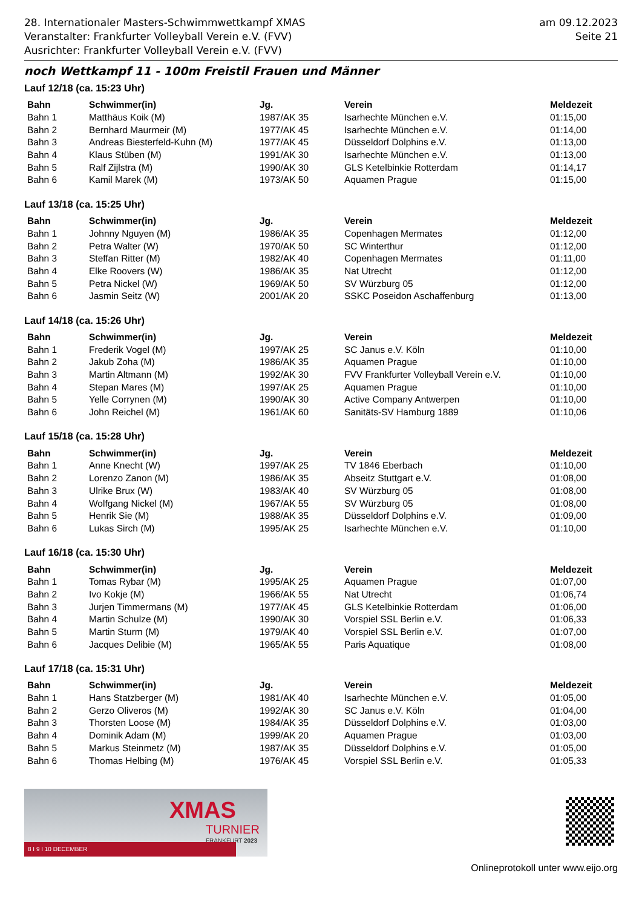28. Internationaler Masters-Schwimmwettkampf XMAS
Veranstalter: Frankfurter Volleyball Verein e.V. (FVV)
Ausrichter: Frankfurter Volleyball Verein e.V. (FVV)
am 09.12.2023
Seite 21
noch Wettkampf 11 - 100m Freistil Frauen und Männer
Lauf 12/18 (ca. 15:23 Uhr)
| Bahn | Schwimmer(in) | Jg. | Verein | Meldezeit |
| --- | --- | --- | --- | --- |
| Bahn 1 | Matthäus Koik (M) | 1987/AK 35 | Isarhechte München e.V. | 01:15,00 |
| Bahn 2 | Bernhard Maurmeir (M) | 1977/AK 45 | Isarhechte München e.V. | 01:14,00 |
| Bahn 3 | Andreas Biesterfeld-Kuhn (M) | 1977/AK 45 | Düsseldorf Dolphins e.V. | 01:13,00 |
| Bahn 4 | Klaus Stüben (M) | 1991/AK 30 | Isarhechte München e.V. | 01:13,00 |
| Bahn 5 | Ralf Zijlstra (M) | 1990/AK 30 | GLS Ketelbinkie Rotterdam | 01:14,17 |
| Bahn 6 | Kamil Marek (M) | 1973/AK 50 | Aquamen Prague | 01:15,00 |
Lauf 13/18 (ca. 15:25 Uhr)
| Bahn | Schwimmer(in) | Jg. | Verein | Meldezeit |
| --- | --- | --- | --- | --- |
| Bahn 1 | Johnny Nguyen (M) | 1986/AK 35 | Copenhagen Mermates | 01:12,00 |
| Bahn 2 | Petra Walter (W) | 1970/AK 50 | SC Winterthur | 01:12,00 |
| Bahn 3 | Steffan Ritter (M) | 1982/AK 40 | Copenhagen Mermates | 01:11,00 |
| Bahn 4 | Elke Roovers (W) | 1986/AK 35 | Nat Utrecht | 01:12,00 |
| Bahn 5 | Petra Nickel (W) | 1969/AK 50 | SV Würzburg 05 | 01:12,00 |
| Bahn 6 | Jasmin Seitz (W) | 2001/AK 20 | SSKC Poseidon Aschaffenburg | 01:13,00 |
Lauf 14/18 (ca. 15:26 Uhr)
| Bahn | Schwimmer(in) | Jg. | Verein | Meldezeit |
| --- | --- | --- | --- | --- |
| Bahn 1 | Frederik Vogel (M) | 1997/AK 25 | SC Janus e.V. Köln | 01:10,00 |
| Bahn 2 | Jakub Zoha (M) | 1986/AK 35 | Aquamen Prague | 01:10,00 |
| Bahn 3 | Martin Altmann (M) | 1992/AK 30 | FVV Frankfurter Volleyball Verein e.V. | 01:10,00 |
| Bahn 4 | Stepan Mares (M) | 1997/AK 25 | Aquamen Prague | 01:10,00 |
| Bahn 5 | Yelle Corrynen (M) | 1990/AK 30 | Active Company Antwerpen | 01:10,00 |
| Bahn 6 | John Reichel (M) | 1961/AK 60 | Sanitäts-SV Hamburg 1889 | 01:10,06 |
Lauf 15/18 (ca. 15:28 Uhr)
| Bahn | Schwimmer(in) | Jg. | Verein | Meldezeit |
| --- | --- | --- | --- | --- |
| Bahn 1 | Anne Knecht (W) | 1997/AK 25 | TV 1846 Eberbach | 01:10,00 |
| Bahn 2 | Lorenzo Zanon (M) | 1986/AK 35 | Abseitz Stuttgart e.V. | 01:08,00 |
| Bahn 3 | Ulrike Brux (W) | 1983/AK 40 | SV Würzburg 05 | 01:08,00 |
| Bahn 4 | Wolfgang Nickel (M) | 1967/AK 55 | SV Würzburg 05 | 01:08,00 |
| Bahn 5 | Henrik Sie (M) | 1988/AK 35 | Düsseldorf Dolphins e.V. | 01:09,00 |
| Bahn 6 | Lukas Sirch (M) | 1995/AK 25 | Isarhechte München e.V. | 01:10,00 |
Lauf 16/18 (ca. 15:30 Uhr)
| Bahn | Schwimmer(in) | Jg. | Verein | Meldezeit |
| --- | --- | --- | --- | --- |
| Bahn 1 | Tomas Rybar (M) | 1995/AK 25 | Aquamen Prague | 01:07,00 |
| Bahn 2 | Ivo Kokje (M) | 1966/AK 55 | Nat Utrecht | 01:06,74 |
| Bahn 3 | Jurjen Timmermans (M) | 1977/AK 45 | GLS Ketelbinkie Rotterdam | 01:06,00 |
| Bahn 4 | Martin Schulze (M) | 1990/AK 30 | Vorspiel SSL Berlin e.V. | 01:06,33 |
| Bahn 5 | Martin Sturm (M) | 1979/AK 40 | Vorspiel SSL Berlin e.V. | 01:07,00 |
| Bahn 6 | Jacques Delibie (M) | 1965/AK 55 | Paris Aquatique | 01:08,00 |
Lauf 17/18 (ca. 15:31 Uhr)
| Bahn | Schwimmer(in) | Jg. | Verein | Meldezeit |
| --- | --- | --- | --- | --- |
| Bahn 1 | Hans Statzberger (M) | 1981/AK 40 | Isarhechte München e.V. | 01:05,00 |
| Bahn 2 | Gerzo Oliveros (M) | 1992/AK 30 | SC Janus e.V. Köln | 01:04,00 |
| Bahn 3 | Thorsten Loose (M) | 1984/AK 35 | Düsseldorf Dolphins e.V. | 01:03,00 |
| Bahn 4 | Dominik Adam (M) | 1999/AK 20 | Aquamen Prague | 01:03,00 |
| Bahn 5 | Markus Steinmetz (M) | 1987/AK 35 | Düsseldorf Dolphins e.V. | 01:05,00 |
| Bahn 6 | Thomas Helbing (M) | 1976/AK 45 | Vorspiel SSL Berlin e.V. | 01:05,33 |
XMAS
TURNIER
FRANKFURT 2023
8 I 9 I 10 DECEMBER
Onlineprotokoll unter www.eijo.org